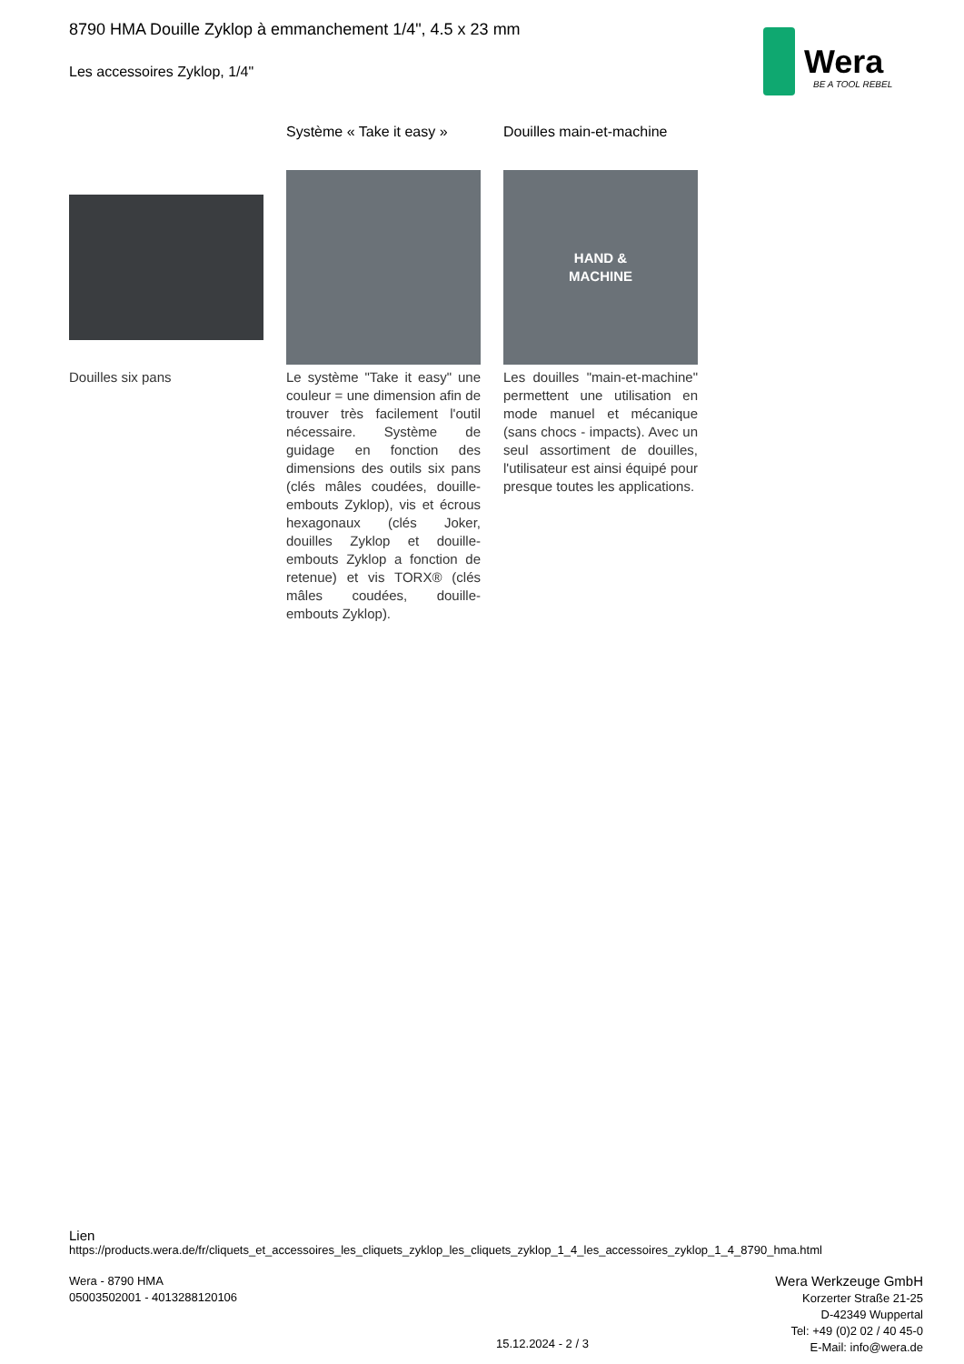8790 HMA Douille Zyklop à emmanchement 1/4", 4.5 x 23 mm
Les accessoires Zyklop, 1/4"
Wera
BE A TOOL REBEL
Douilles six pans
Système « Take it easy »
Le système "Take it easy" une couleur = une dimension afin de trouver très facilement l'outil nécessaire. Système de guidage en fonction des dimensions des outils six pans (clés mâles coudées, douille-embouts Zyklop), vis et écrous hexagonaux (clés Joker, douilles Zyklop et douille-embouts Zyklop a fonction de retenue) et vis TORX® (clés mâles coudées, douille-embouts Zyklop).
Douilles main-et-machine
HAND &
MACHINE
Les douilles "main-et-machine" permettent une utilisation en mode manuel et mécanique (sans chocs - impacts). Avec un seul assortiment de douilles, l'utilisateur est ainsi équipé pour presque toutes les applications.
Lien
https://products.wera.de/fr/cliquets_et_accessoires_les_cliquets_zyklop_les_cliquets_zyklop_1_4_les_accessoires_zyklop_1_4_8790_hma.html
Wera - 8790 HMA
05003502001 - 4013288120106
15.12.2024 - 2 / 3
Wera Werkzeuge GmbH
Korzerter Straße 21-25
D-42349 Wuppertal
Tel: +49 (0)2 02 / 40 45-0
E-Mail: info@wera.de